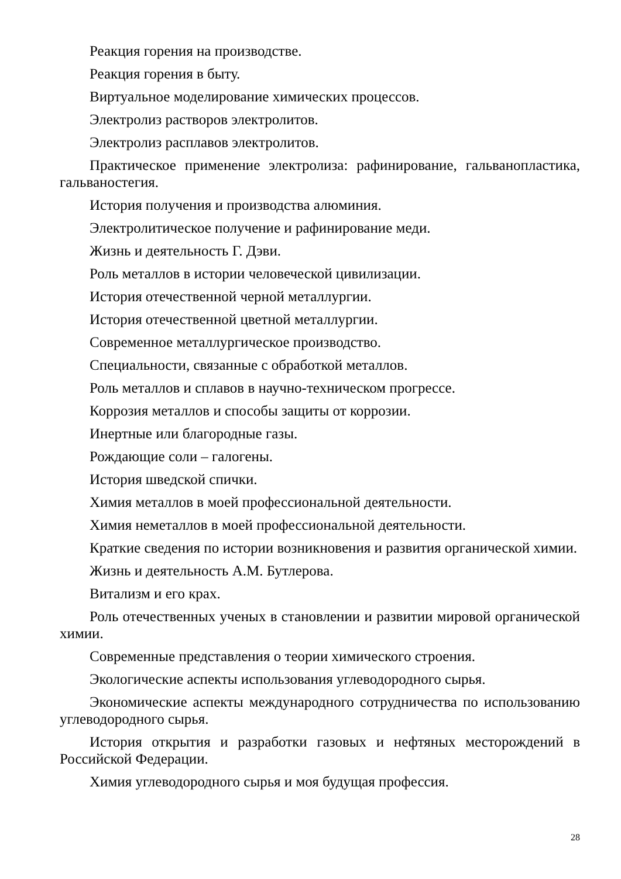Реакция горения на производстве.
Реакция горения в быту.
Виртуальное моделирование химических процессов.
Электролиз растворов электролитов.
Электролиз расплавов электролитов.
Практическое применение электролиза: рафинирование, гальванопластика, гальваностегия.
История получения и производства алюминия.
Электролитическое получение и рафинирование меди.
Жизнь и деятельность Г. Дэви.
Роль металлов в истории человеческой цивилизации.
История отечественной черной металлургии.
История отечественной цветной металлургии.
Современное металлургическое производство.
Специальности, связанные с обработкой металлов.
Роль металлов и сплавов в научно-техническом прогрессе.
Коррозия металлов и способы защиты от коррозии.
Инертные или благородные газы.
Рождающие соли – галогены.
История шведской спички.
Химия металлов в моей профессиональной деятельности.
Химия неметаллов в моей профессиональной деятельности.
Краткие сведения по истории возникновения и развития органической химии.
Жизнь и деятельность А.М. Бутлерова.
Витализм и его крах.
Роль отечественных ученых в становлении и развитии мировой органической химии.
Современные представления о теории химического строения.
Экологические аспекты использования углеводородного сырья.
Экономические аспекты международного сотрудничества по использованию углеводородного сырья.
История открытия и разработки газовых и нефтяных месторождений в Российской Федерации.
Химия углеводородного сырья и моя будущая профессия.
28